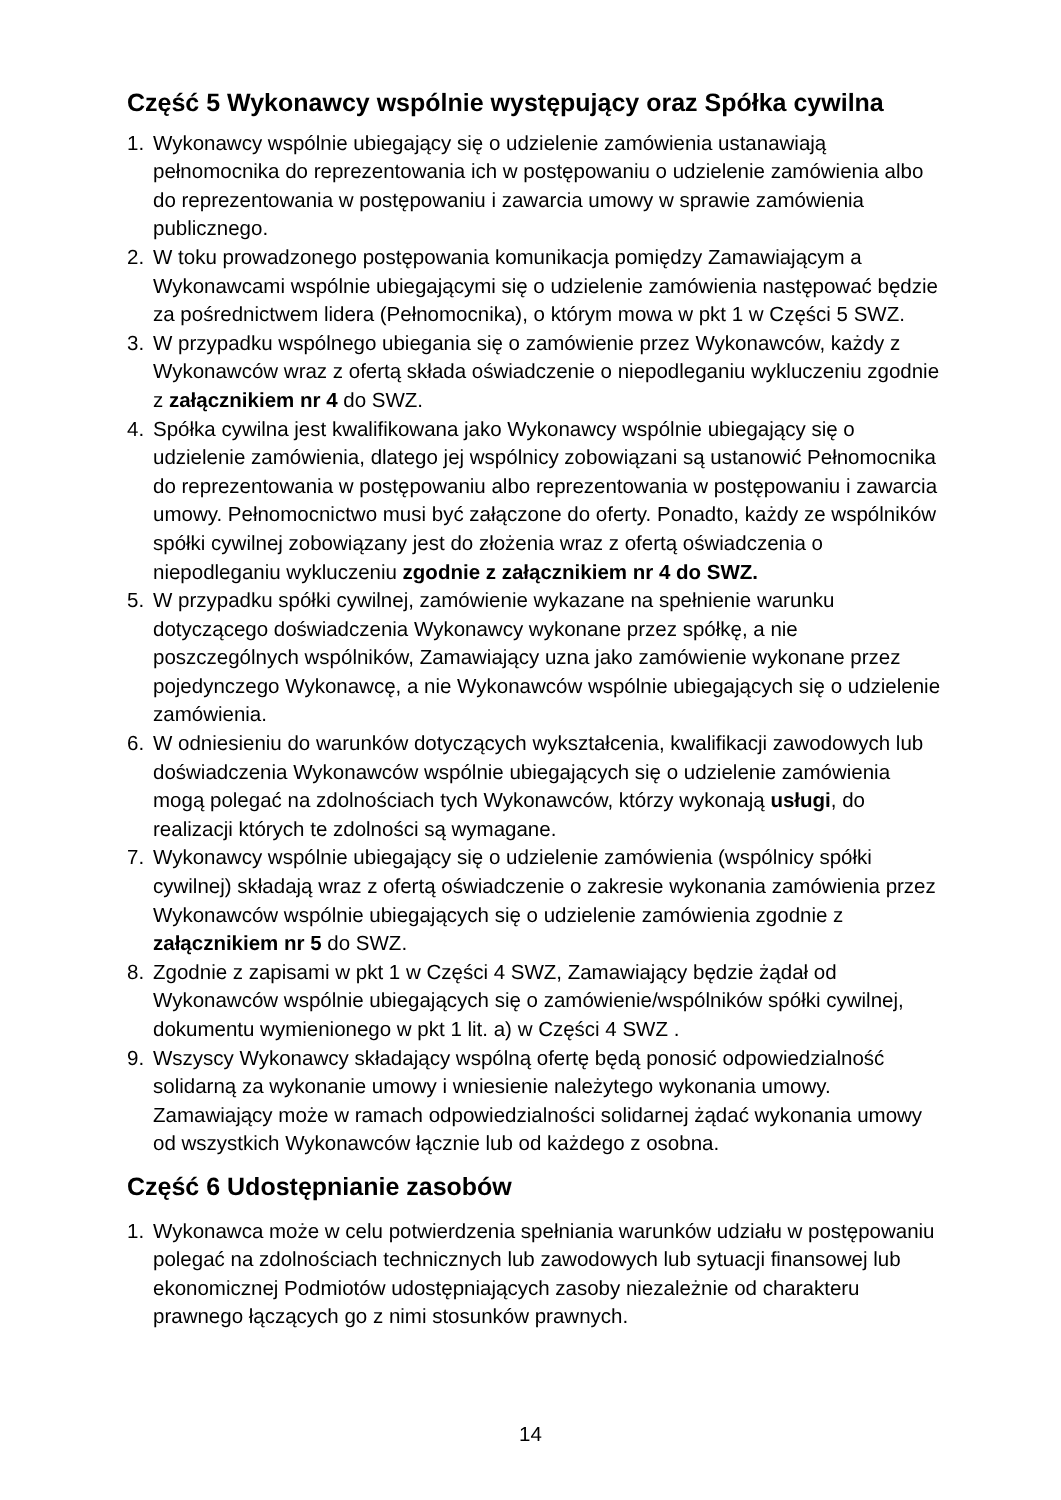Część 5 Wykonawcy wspólnie występujący oraz Spółka cywilna
1. Wykonawcy wspólnie ubiegający się o udzielenie zamówienia ustanawiają pełnomocnika do reprezentowania ich w postępowaniu o udzielenie zamówienia albo do reprezentowania w postępowaniu i zawarcia umowy w sprawie zamówienia publicznego.
2. W toku prowadzonego postępowania komunikacja pomiędzy Zamawiającym a Wykonawcami wspólnie ubiegającymi się o udzielenie zamówienia następować będzie za pośrednictwem lidera (Pełnomocnika), o którym mowa w pkt 1 w Części 5 SWZ.
3. W przypadku wspólnego ubiegania się o zamówienie przez Wykonawców, każdy z Wykonawców wraz z ofertą składa oświadczenie o niepodleganiu wykluczeniu zgodnie z załącznikiem nr 4 do SWZ.
4. Spółka cywilna jest kwalifikowana jako Wykonawcy wspólnie ubiegający się o udzielenie zamówienia, dlatego jej wspólnicy zobowiązani są ustanowić Pełnomocnika do reprezentowania w postępowaniu albo reprezentowania w postępowaniu i zawarcia umowy. Pełnomocnictwo musi być załączone do oferty. Ponadto, każdy ze wspólników spółki cywilnej zobowiązany jest do złożenia wraz z ofertą oświadczenia o niepodleganiu wykluczeniu zgodnie z załącznikiem nr 4 do SWZ.
5. W przypadku spółki cywilnej, zamówienie wykazane na spełnienie warunku dotyczącego doświadczenia Wykonawcy wykonane przez spółkę, a nie poszczególnych wspólników, Zamawiający uzna jako zamówienie wykonane przez pojedynczego Wykonawcę, a nie Wykonawców wspólnie ubiegających się o udzielenie zamówienia.
6. W odniesieniu do warunków dotyczących wykształcenia, kwalifikacji zawodowych lub doświadczenia Wykonawców wspólnie ubiegających się o udzielenie zamówienia mogą polegać na zdolnościach tych Wykonawców, którzy wykonają usługi, do realizacji których te zdolności są wymagane.
7. Wykonawcy wspólnie ubiegający się o udzielenie zamówienia (wspólnicy spółki cywilnej) składają wraz z ofertą oświadczenie o zakresie wykonania zamówienia przez Wykonawców wspólnie ubiegających się o udzielenie zamówienia zgodnie z załącznikiem nr 5 do SWZ.
8. Zgodnie z zapisami w pkt 1 w Części 4 SWZ, Zamawiający będzie żądał od Wykonawców wspólnie ubiegających się o zamówienie/wspólników spółki cywilnej, dokumentu wymienionego w pkt 1 lit. a) w Części 4 SWZ .
9. Wszyscy Wykonawcy składający wspólną ofertę będą ponosić odpowiedzialność solidarną za wykonanie umowy i wniesienie należytego wykonania umowy. Zamawiający może w ramach odpowiedzialności solidarnej żądać wykonania umowy od wszystkich Wykonawców łącznie lub od każdego z osobna.
Część 6 Udostępnianie zasobów
1. Wykonawca może w celu potwierdzenia spełniania warunków udziału w postępowaniu polegać na zdolnościach technicznych lub zawodowych lub sytuacji finansowej lub ekonomicznej Podmiotów udostępniających zasoby niezależnie od charakteru prawnego łączących go z nimi stosunków prawnych.
14